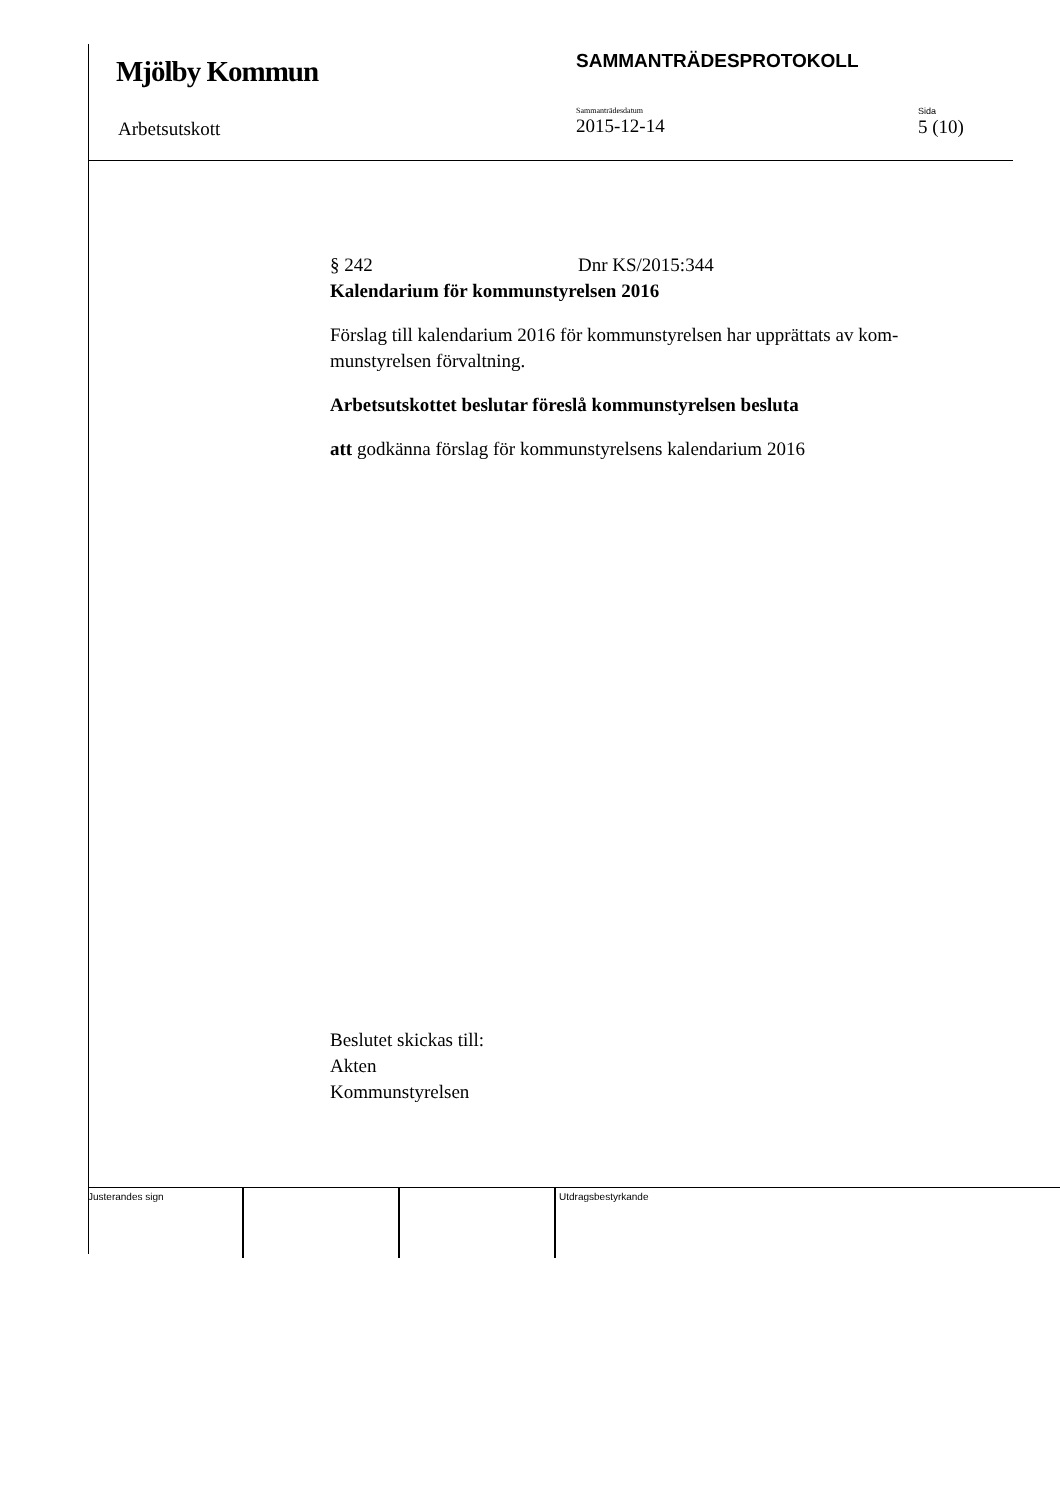Mjölby Kommun
SAMMANTRÄDESPROTOKOLL
Arbetsutskott
Sammanträdesdatum
2015-12-14
Sida
5 (10)
§ 242 Dnr KS/2015:344
Kalendarium för kommunstyrelsen 2016
Förslag till kalendarium 2016 för kommunstyrelsen har upprättats av kom-munstyrelsen förvaltning.
Arbetsutskottet beslutar föreslå kommunstyrelsen besluta
att godkänna förslag för kommunstyrelsens kalendarium 2016
Beslutet skickas till:
Akten
Kommunstyrelsen
Justerandes sign Utdragsbestyrkande